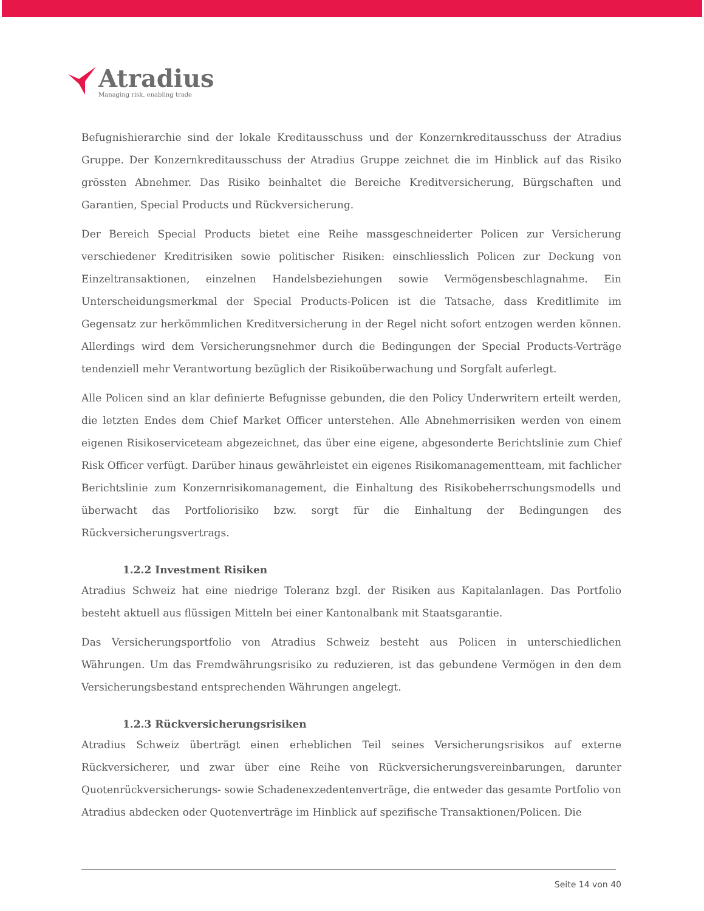Atradius
Managing risk, enabling trade
Befugnishierarchie sind der lokale Kreditausschuss und der Konzernkreditausschuss der Atradius Gruppe. Der Konzernkreditausschuss der Atradius Gruppe zeichnet die im Hinblick auf das Risiko grössten Abnehmer. Das Risiko beinhaltet die Bereiche Kreditversicherung, Bürgschaften und Garantien, Special Products und Rückversicherung.
Der Bereich Special Products bietet eine Reihe massgeschneiderter Policen zur Versicherung verschiedener Kreditrisiken sowie politischer Risiken: einschliesslich Policen zur Deckung von Einzeltransaktionen, einzelnen Handelsbeziehungen sowie Vermögensbeschlagnahme. Ein Unterscheidungsmerkmal der Special Products-Policen ist die Tatsache, dass Kreditlimite im Gegensatz zur herkömmlichen Kreditversicherung in der Regel nicht sofort entzogen werden können. Allerdings wird dem Versicherungsnehmer durch die Bedingungen der Special Products-Verträge tendenziell mehr Verantwortung bezüglich der Risikoüberwachung und Sorgfalt auferlegt.
Alle Policen sind an klar definierte Befugnisse gebunden, die den Policy Underwritern erteilt werden, die letzten Endes dem Chief Market Officer unterstehen. Alle Abnehmerrisiken werden von einem eigenen Risikoserviceteam abgezeichnet, das über eine eigene, abgesonderte Berichtslinie zum Chief Risk Officer verfügt. Darüber hinaus gewährleistet ein eigenes Risikomanagementteam, mit fachlicher Berichtslinie zum Konzernrisikomanagement, die Einhaltung des Risikobeherrschungsmodells und überwacht das Portfoliorisiko bzw. sorgt für die Einhaltung der Bedingungen des Rückversicherungsvertrags.
1.2.2 Investment Risiken
Atradius Schweiz hat eine niedrige Toleranz bzgl. der Risiken aus Kapitalanlagen. Das Portfolio besteht aktuell aus flüssigen Mitteln bei einer Kantonalbank mit Staatsgarantie.
Das Versicherungsportfolio von Atradius Schweiz besteht aus Policen in unterschiedlichen Währungen. Um das Fremdwährungsrisiko zu reduzieren, ist das gebundene Vermögen in den dem Versicherungsbestand entsprechenden Währungen angelegt.
1.2.3 Rückversicherungsrisiken
Atradius Schweiz überträgt einen erheblichen Teil seines Versicherungsrisikos auf externe Rückversicherer, und zwar über eine Reihe von Rückversicherungsvereinbarungen, darunter Quotenrückversicherungs- sowie Schadenexzedentenverträge, die entweder das gesamte Portfolio von Atradius abdecken oder Quotenverträge im Hinblick auf spezifische Transaktionen/Policen. Die
Seite 14 von 40